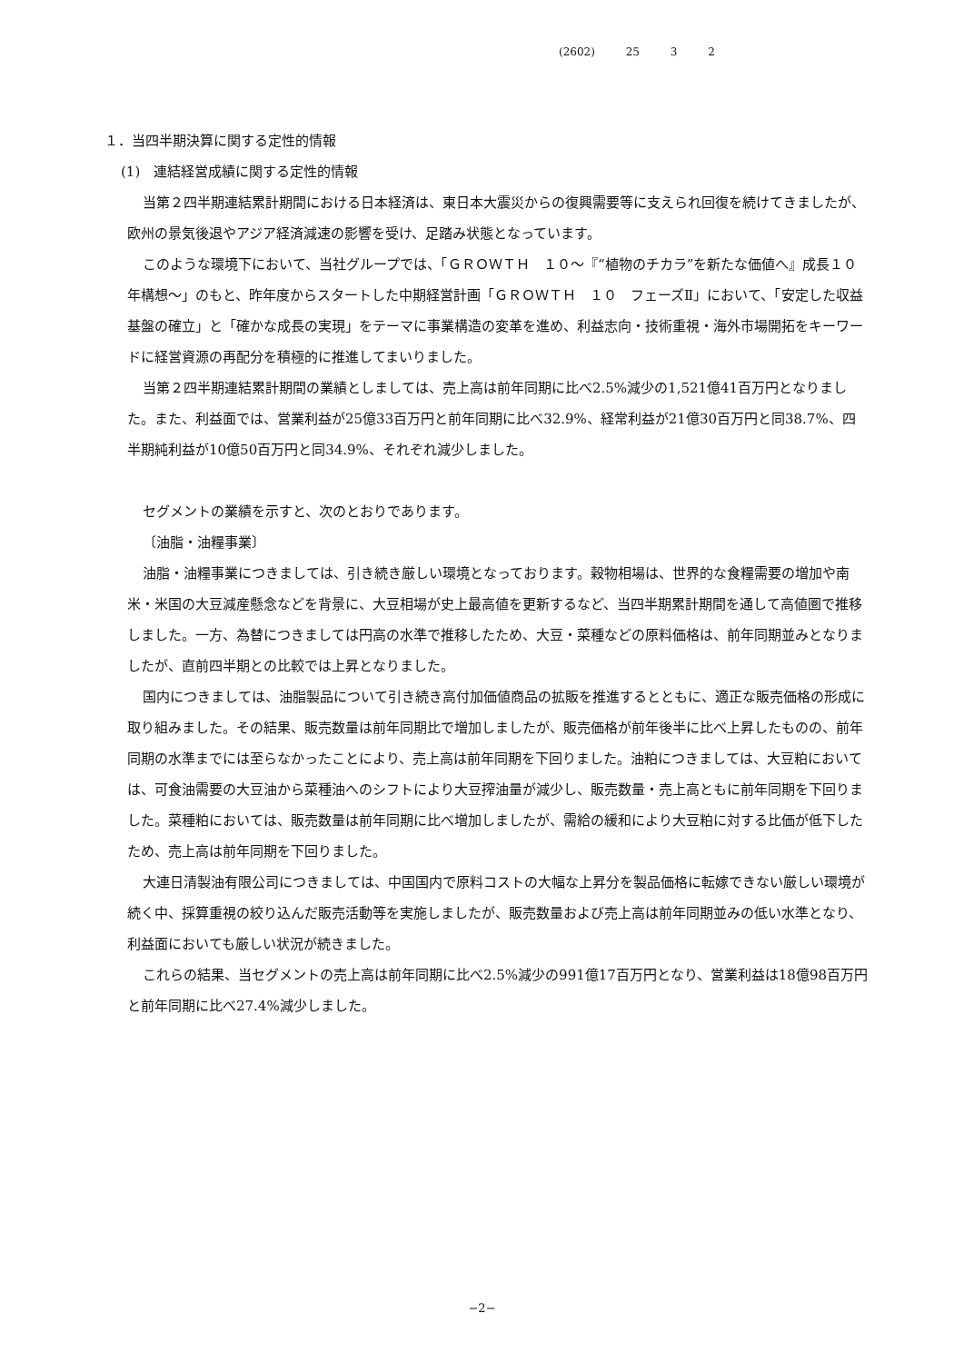(2602) 25 3 2
１．当四半期決算に関する定性的情報
(1)　連結経営成績に関する定性的情報
当第２四半期連結累計期間における日本経済は、東日本大震災からの復興需要等に支えられ回復を続けてきましたが、欧州の景気後退やアジア経済減速の影響を受け、足踏み状態となっています。
このような環境下において、当社グループでは、「ＧＲＯＷＴＨ　１０～『“植物のチカラ”を新たな価値へ』成長１０年構想～」のもと、昨年度からスタートした中期経営計画「ＧＲＯＷＴＨ　１０　フェーズⅡ」において、「安定した収益基盤の確立」と「確かな成長の実現」をテーマに事業構造の変革を進め、利益志向・技術重視・海外市場開拓をキーワードに経営資源の再配分を積極的に推進してまいりました。
当第２四半期連結累計期間の業績としましては、売上高は前年同期に比べ2.5%減少の1,521億41百万円となりました。また、利益面では、営業利益が25億33百万円と前年同期に比べ32.9%、経常利益が21億30百万円と同38.7%、四半期純利益が10億50百万円と同34.9%、それぞれ減少しました。
セグメントの業績を示すと、次のとおりであります。
〔油脂・油糧事業〕
油脂・油糧事業につきましては、引き続き厳しい環境となっております。穀物相場は、世界的な食糧需要の増加や南米・米国の大豆減産懸念などを背景に、大豆相場が史上最高値を更新するなど、当四半期累計期間を通して高値圏で推移しました。一方、為替につきましては円高の水準で推移したため、大豆・菜種などの原料価格は、前年同期並みとなりましたが、直前四半期との比較では上昇となりました。
国内につきましては、油脂製品について引き続き高付加価値商品の拡販を推進するとともに、適正な販売価格の形成に取り組みました。その結果、販売数量は前年同期比で増加しましたが、販売価格が前年後半に比べ上昇したものの、前年同期の水準までには至らなかったことにより、売上高は前年同期を下回りました。油粕につきましては、大豆粕においては、可食油需要の大豆油から菜種油へのシフトにより大豆搾油量が減少し、販売数量・売上高ともに前年同期を下回りました。菜種粕においては、販売数量は前年同期に比べ増加しましたが、需給の緩和により大豆粕に対する比価が低下したため、売上高は前年同期を下回りました。
大連日清製油有限公司につきましては、中国国内で原料コストの大幅な上昇分を製品価格に転嫁できない厳しい環境が続く中、採算重視の絞り込んだ販売活動等を実施しましたが、販売数量および売上高は前年同期並みの低い水準となり、利益面においても厳しい状況が続きました。
これらの結果、当セグメントの売上高は前年同期に比べ2.5%減少の991億17百万円となり、営業利益は18億98百万円と前年同期に比べ27.4%減少しました。
−2−